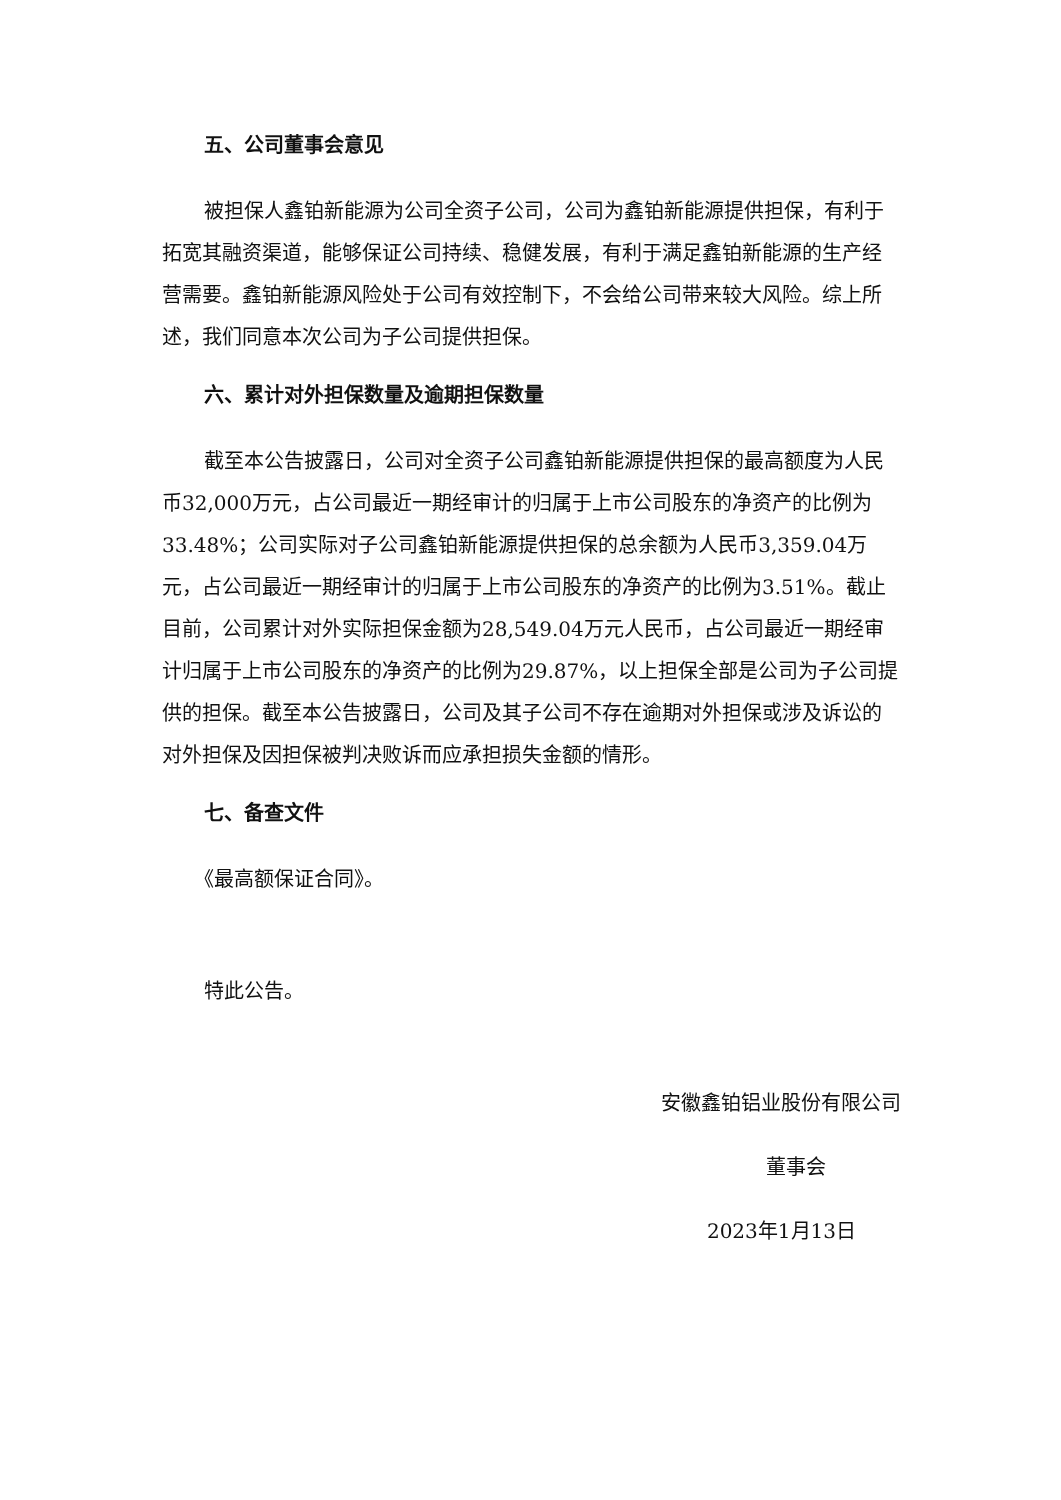五、公司董事会意见
被担保人鑫铂新能源为公司全资子公司，公司为鑫铂新能源提供担保，有利于拓宽其融资渠道，能够保证公司持续、稳健发展，有利于满足鑫铂新能源的生产经营需要。鑫铂新能源风险处于公司有效控制下，不会给公司带来较大风险。综上所述，我们同意本次公司为子公司提供担保。
六、累计对外担保数量及逾期担保数量
截至本公告披露日，公司对全资子公司鑫铂新能源提供担保的最高额度为人民币32,000万元，占公司最近一期经审计的归属于上市公司股东的净资产的比例为33.48%；公司实际对子公司鑫铂新能源提供担保的总余额为人民币3,359.04万元，占公司最近一期经审计的归属于上市公司股东的净资产的比例为3.51%。截止目前，公司累计对外实际担保金额为28,549.04万元人民币，占公司最近一期经审计归属于上市公司股东的净资产的比例为29.87%，以上担保全部是公司为子公司提供的担保。截至本公告披露日，公司及其子公司不存在逾期对外担保或涉及诉讼的对外担保及因担保被判决败诉而应承担损失金额的情形。
七、备查文件
《最高额保证合同》。
特此公告。
安徽鑫铂铝业股份有限公司
董事会
2023年1月13日